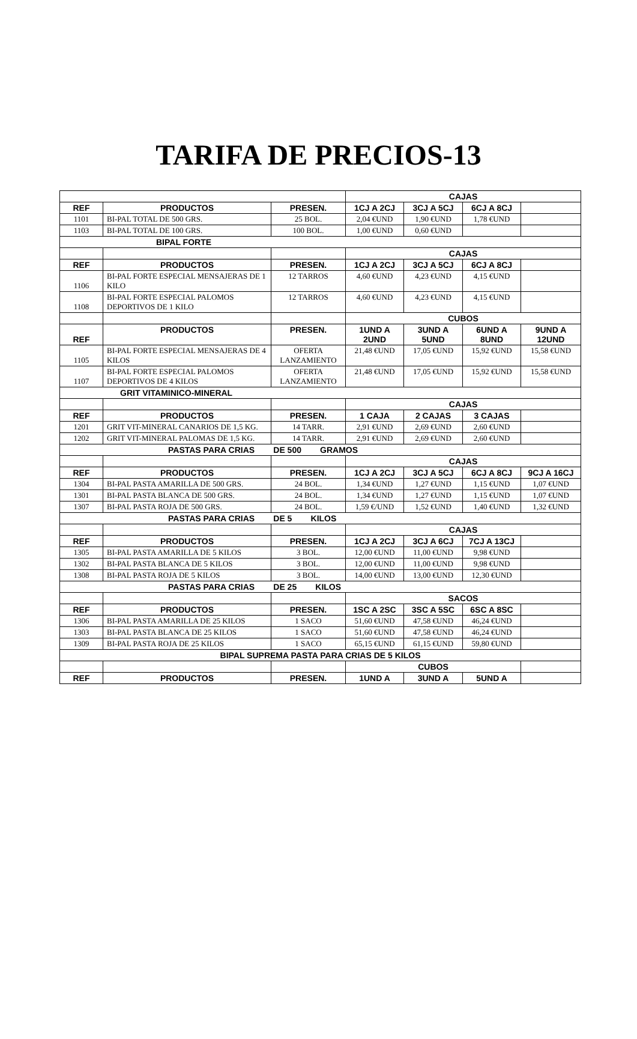TARIFA DE PRECIOS-13
| | | | CAJAS | | | |
| --- | --- | --- | --- | --- | --- | --- |
| REF | PRODUCTOS | PRESEN. | 1CJ A 2CJ | 3CJ A 5CJ | 6CJ A 8CJ | |
| 1101 | BI-PAL TOTAL DE 500 GRS. | 25 BOL. | 2,04 €UND | 1,90 €UND | 1,78 €UND | |
| 1103 | BI-PAL TOTAL DE 100 GRS. | 100 BOL. | 1,00 €UND | 0,60 €UND | | |
| BIPAL FORTE | | | | | | |
| | | | CAJAS | | | |
| REF | PRODUCTOS | PRESEN. | 1CJ A 2CJ | 3CJ A 5CJ | 6CJ A 8CJ | |
| 1106 | BI-PAL FORTE ESPECIAL MENSAJERAS DE 1 KILO | 12 TARROS | 4,60 €UND | 4,23 €UND | 4,15 €UND | |
| 1108 | BI-PAL FORTE ESPECIAL PALOMOS DEPORTIVOS DE 1 KILO | 12 TARROS | 4,60 €UND | 4,23 €UND | 4,15 €UND | |
| | | | CUBOS | | | |
| REF | PRODUCTOS | PRESEN. | 1UND A 2UND | 3UND A 5UND | 6UND A 8UND | 9UND A 12UND |
| 1105 | BI-PAL FORTE ESPECIAL MENSAJERAS DE 4 KILOS | OFERTA LANZAMIENTO | 21,48 €UND | 17,05 €UND | 15,92 €UND | 15,58 €UND |
| 1107 | BI-PAL FORTE ESPECIAL PALOMOS DEPORTIVOS DE 4 KILOS | OFERTA LANZAMIENTO | 21,48 €UND | 17,05 €UND | 15,92 €UND | 15,58 €UND |
| GRIT VITAMINICO-MINERAL | | | | | | |
| | | | CAJAS | | | |
| REF | PRODUCTOS | PRESEN. | 1 CAJA | 2 CAJAS | 3 CAJAS | |
| 1201 | GRIT VIT-MINERAL CANARIOS DE 1,5 KG. | 14 TARR. | 2,91 €UND | 2,69 €UND | 2,60 €UND | |
| 1202 | GRIT VIT-MINERAL PALOMAS DE 1,5 KG. | 14 TARR. | 2,91 €UND | 2,69 €UND | 2,60 €UND | |
| PASTAS PARA CRIAS DE 500 GRAMOS | | | | | | |
| | | | CAJAS | | | |
| REF | PRODUCTOS | PRESEN. | 1CJ A 2CJ | 3CJ A 5CJ | 6CJ A 8CJ | 9CJ A 16CJ |
| 1304 | BI-PAL PASTA AMARILLA DE 500 GRS. | 24 BOL. | 1,34 €UND | 1,27 €UND | 1,15 €UND | 1,07 €UND |
| 1301 | BI-PAL PASTA BLANCA DE 500 GRS. | 24 BOL. | 1,34 €UND | 1,27 €UND | 1,15 €UND | 1,07 €UND |
| 1307 | BI-PAL PASTA ROJA DE 500 GRS. | 24 BOL. | 1,59 €/UND | 1,52 €UND | 1,40 €UND | 1,32 €UND |
| PASTAS PARA CRIAS DE 5 KILOS | | | | | | |
| | | | CAJAS | | | |
| REF | PRODUCTOS | PRESEN. | 1CJ A 2CJ | 3CJ A 6CJ | 7CJ A 13CJ | |
| 1305 | BI-PAL PASTA AMARILLA DE 5 KILOS | 3 BOL. | 12,00 €UND | 11,00 €UND | 9,98 €UND | |
| 1302 | BI-PAL PASTA BLANCA DE 5 KILOS | 3 BOL. | 12,00 €UND | 11,00 €UND | 9,98 €UND | |
| 1308 | BI-PAL PASTA ROJA DE 5 KILOS | 3 BOL. | 14,00 €UND | 13,00 €UND | 12,30 €UND | |
| PASTAS PARA CRIAS DE 25 KILOS | | | | | | |
| | | | SACOS | | | |
| REF | PRODUCTOS | PRESEN. | 1SC A 2SC | 3SC A 5SC | 6SC A 8SC | |
| 1306 | BI-PAL PASTA AMARILLA DE 25 KILOS | 1 SACO | 51,60 €UND | 47,58 €UND | 46,24 €UND | |
| 1303 | BI-PAL PASTA BLANCA DE 25 KILOS | 1 SACO | 51,60 €UND | 47,58 €UND | 46,24 €UND | |
| 1309 | BI-PAL PASTA ROJA DE 25 KILOS | 1 SACO | 65,15 €UND | 61,15 €UND | 59,80 €UND | |
| BIPAL SUPREMA PASTA PARA CRIAS DE 5 KILOS | | | | | | |
| | | | CUBOS | | | |
| REF | PRODUCTOS | PRESEN. | 1UND A | 3UND A | 5UND A | |